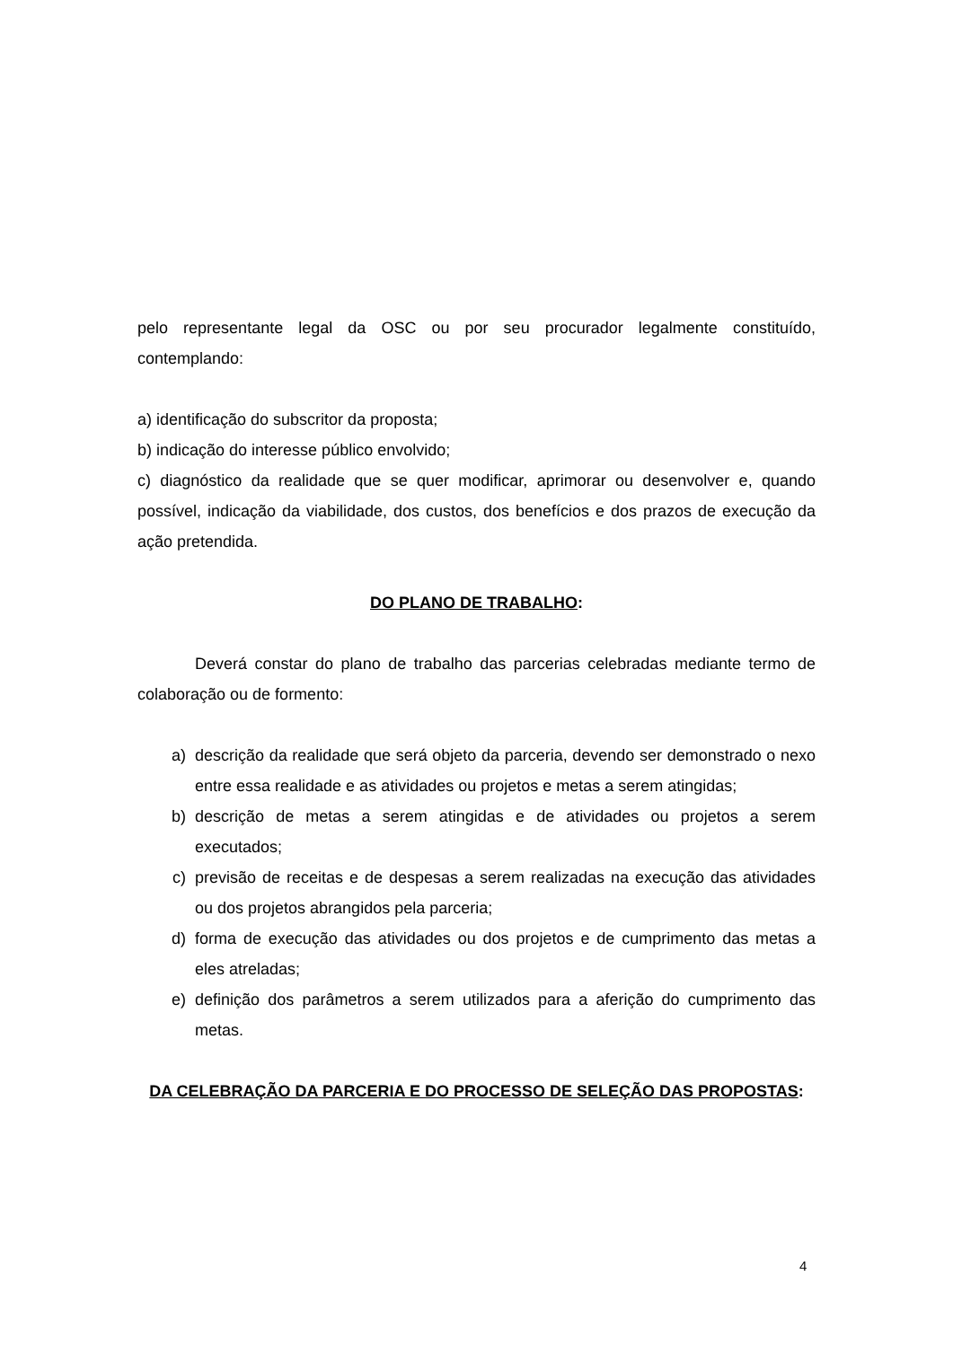pelo representante legal da OSC ou por seu procurador legalmente constituído, contemplando:
a) identificação do subscritor da proposta;
b) indicação do interesse público envolvido;
c) diagnóstico da realidade que se quer modificar, aprimorar ou desenvolver e, quando possível, indicação da viabilidade, dos custos, dos benefícios e dos prazos de execução da ação pretendida.
DO PLANO DE TRABALHO:
Deverá constar do plano de trabalho das parcerias celebradas mediante termo de colaboração ou de formento:
a) descrição da realidade que será objeto da parceria, devendo ser demonstrado o nexo entre essa realidade e as atividades ou projetos e metas a serem atingidas;
b) descrição de metas a serem atingidas e de atividades ou projetos a serem executados;
c) previsão de receitas e de despesas a serem realizadas na execução das atividades ou dos projetos abrangidos pela parceria;
d) forma de execução das atividades ou dos projetos e de cumprimento das metas a eles atreladas;
e) definição dos parâmetros a serem utilizados para a aferição do cumprimento das metas.
DA CELEBRAÇÃO DA PARCERIA E DO PROCESSO DE SELEÇÃO DAS PROPOSTAS:
4